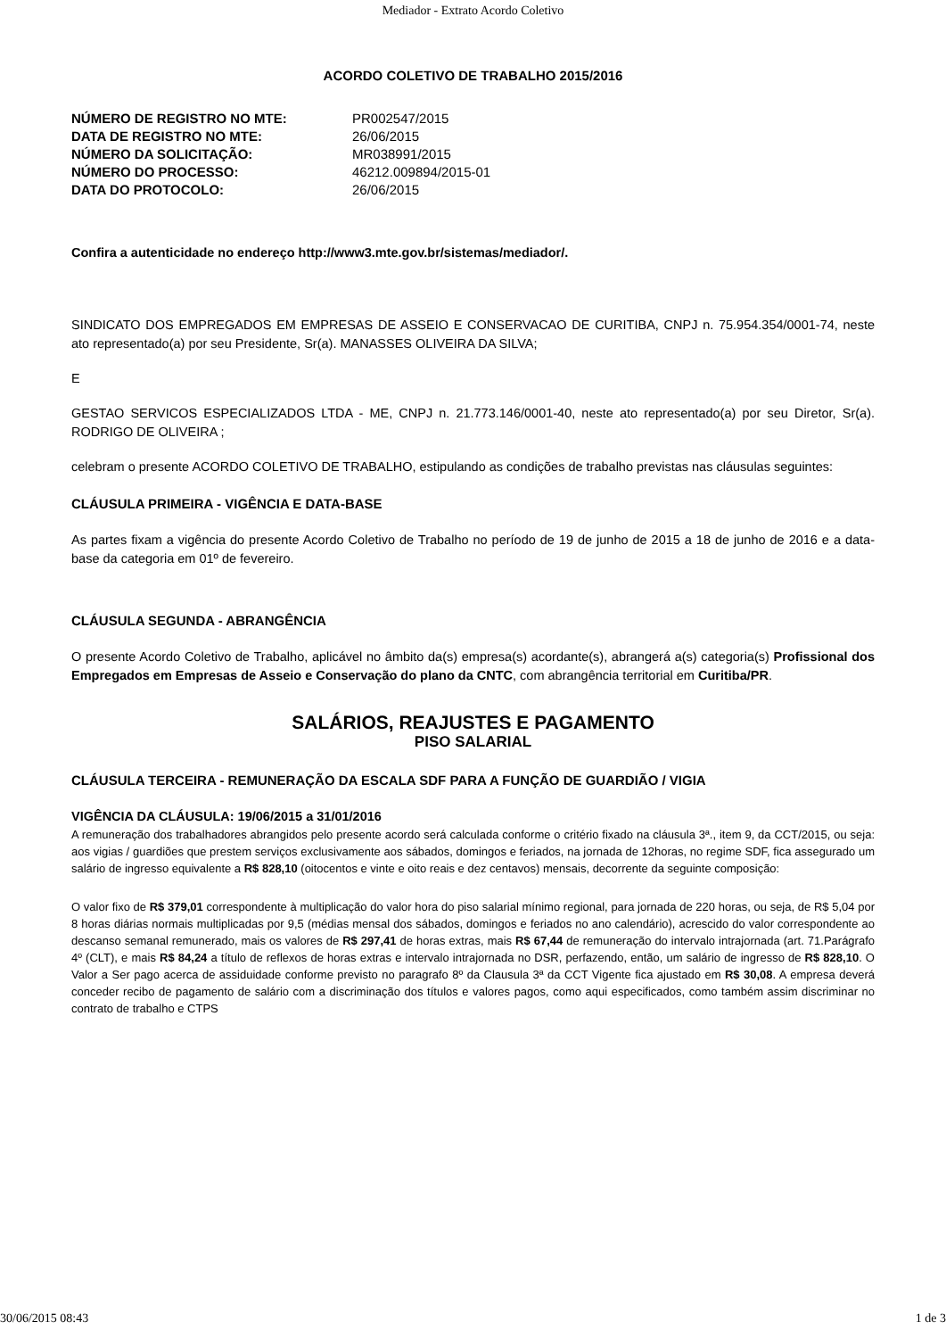Mediador - Extrato Acordo Coletivo
ACORDO COLETIVO DE TRABALHO 2015/2016
| NÚMERO DE REGISTRO NO MTE: | PR002547/2015 |
| DATA DE REGISTRO NO MTE: | 26/06/2015 |
| NÚMERO DA SOLICITAÇÃO: | MR038991/2015 |
| NÚMERO DO PROCESSO: | 46212.009894/2015-01 |
| DATA DO PROTOCOLO: | 26/06/2015 |
Confira a autenticidade no endereço http://www3.mte.gov.br/sistemas/mediador/.
SINDICATO DOS EMPREGADOS EM EMPRESAS DE ASSEIO E CONSERVACAO DE CURITIBA, CNPJ n. 75.954.354/0001-74, neste ato representado(a) por seu Presidente, Sr(a). MANASSES OLIVEIRA DA SILVA;
E
GESTAO SERVICOS ESPECIALIZADOS LTDA - ME, CNPJ n. 21.773.146/0001-40, neste ato representado(a) por seu Diretor, Sr(a). RODRIGO DE OLIVEIRA ;
celebram o presente ACORDO COLETIVO DE TRABALHO, estipulando as condições de trabalho previstas nas cláusulas seguintes:
CLÁUSULA PRIMEIRA - VIGÊNCIA E DATA-BASE
As partes fixam a vigência do presente Acordo Coletivo de Trabalho no período de 19 de junho de 2015 a 18 de junho de 2016 e a data-base da categoria em 01º de fevereiro.
CLÁUSULA SEGUNDA - ABRANGÊNCIA
O presente Acordo Coletivo de Trabalho, aplicável no âmbito da(s) empresa(s) acordante(s), abrangerá a(s) categoria(s) Profissional dos Empregados em Empresas de Asseio e Conservação do plano da CNTC, com abrangência territorial em Curitiba/PR.
SALÁRIOS, REAJUSTES E PAGAMENTO
PISO SALARIAL
CLÁUSULA TERCEIRA - REMUNERAÇÃO DA ESCALA SDF PARA A FUNÇÃO DE GUARDIÃO / VIGIA
VIGÊNCIA DA CLÁUSULA: 19/06/2015 a 31/01/2016
A remuneração dos trabalhadores abrangidos pelo presente acordo será calculada conforme o critério fixado na cláusula 3ª., item 9, da CCT/2015, ou seja: aos vigias / guardiões que prestem serviços exclusivamente aos sábados, domingos e feriados, na jornada de 12horas, no regime SDF, fica assegurado um salário de ingresso equivalente a R$ 828,10 (oitocentos e vinte e oito reais e dez centavos) mensais, decorrente da seguinte composição:
O valor fixo de R$ 379,01 correspondente à multiplicação do valor hora do piso salarial mínimo regional, para jornada de 220 horas, ou seja, de R$ 5,04 por 8 horas diárias normais multiplicadas por 9,5 (médias mensal dos sábados, domingos e feriados no ano calendário), acrescido do valor correspondente ao descanso semanal remunerado, mais os valores de R$ 297,41 de horas extras, mais R$ 67,44 de remuneração do intervalo intrajornada (art. 71.Parágrafo 4º (CLT), e mais R$ 84,24 a título de reflexos de horas extras e intervalo intrajornada no DSR, perfazendo, então, um salário de ingresso de R$ 828,10. O Valor a Ser pago acerca de assiduidade conforme previsto no paragrafo 8º da Clausula 3ª da CCT Vigente fica ajustado em R$ 30,08. A empresa deverá conceder recibo de pagamento de salário com a discriminação dos títulos e valores pagos, como aqui especificados, como também assim discriminar no contrato de trabalho e CTPS
30/06/2015 08:43 1 de 3